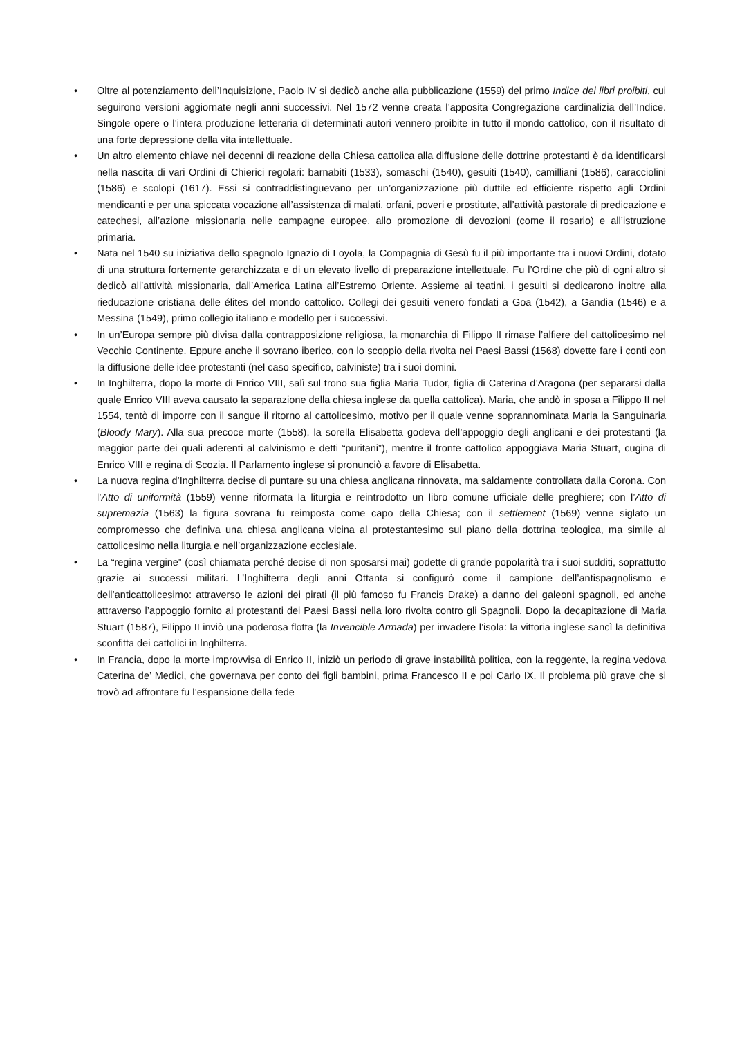• Oltre al potenziamento dell’Inquisizione, Paolo IV si dedicò anche alla pubblicazione (1559) del primo Indice dei libri proibiti, cui seguirono versioni aggiornate negli anni successivi. Nel 1572 venne creata l’apposita Congregazione cardinalizia dell’Indice. Singole opere o l’intera produzione letteraria di determinati autori vennero proibite in tutto il mondo cattolico, con il risultato di una forte depressione della vita intellettuale.
• Un altro elemento chiave nei decenni di reazione della Chiesa cattolica alla diffusione delle dottrine protestanti è da identificarsi nella nascita di vari Ordini di Chierici regolari: barnabiti (1533), somaschi (1540), gesuiti (1540), camilliani (1586), caracciolini (1586) e scolopi (1617). Essi si contraddistinguevano per un’organizzazione più duttile ed efficiente rispetto agli Ordini mendicanti e per una spiccata vocazione all’assistenza di malati, orfani, poveri e prostitute, all’attività pastorale di predicazione e catechesi, all’azione missionaria nelle campagne europee, allo promozione di devozioni (come il rosario) e all’istruzione primaria.
• Nata nel 1540 su iniziativa dello spagnolo Ignazio di Loyola, la Compagnia di Gesù fu il più importante tra i nuovi Ordini, dotato di una struttura fortemente gerarchizzata e di un elevato livello di preparazione intellettuale. Fu l’Ordine che più di ogni altro si dedicò all’attività missionaria, dall’America Latina all’Estremo Oriente. Assieme ai teatini, i gesuiti si dedicarono inoltre alla rieducazione cristiana delle élites del mondo cattolico. Collegi dei gesuiti venero fondati a Goa (1542), a Gandia (1546) e a Messina (1549), primo collegio italiano e modello per i successivi.
• In un’Europa sempre più divisa dalla contrapposizione religiosa, la monarchia di Filippo II rimase l’alfiere del cattolicesimo nel Vecchio Continente. Eppure anche il sovrano iberico, con lo scoppio della rivolta nei Paesi Bassi (1568) dovette fare i conti con la diffusione delle idee protestanti (nel caso specifico, calviniste) tra i suoi domini.
• In Inghilterra, dopo la morte di Enrico VIII, salì sul trono sua figlia Maria Tudor, figlia di Caterina d’Aragona (per separarsi dalla quale Enrico VIII aveva causato la separazione della chiesa inglese da quella cattolica). Maria, che andò in sposa a Filippo II nel 1554, tentò di imporre con il sangue il ritorno al cattolicesimo, motivo per il quale venne soprannominata Maria la Sanguinaria (Bloody Mary). Alla sua precoce morte (1558), la sorella Elisabetta godeva dell’appoggio degli anglicani e dei protestanti (la maggior parte dei quali aderenti al calvinismo e detti “puritani”), mentre il fronte cattolico appoggiava Maria Stuart, cugina di Enrico VIII e regina di Scozia. Il Parlamento inglese si pronunciò a favore di Elisabetta.
• La nuova regina d’Inghilterra decise di puntare su una chiesa anglicana rinnovata, ma saldamente controllata dalla Corona. Con l’Atto di uniformità (1559) venne riformata la liturgia e reintrodotto un libro comune ufficiale delle preghiere; con l’Atto di supremazia (1563) la figura sovrana fu reimposta come capo della Chiesa; con il settlement (1569) venne siglato un compromesso che definiva una chiesa anglicana vicina al protestantesimo sul piano della dottrina teologica, ma simile al cattolicesimo nella liturgia e nell’organizzazione ecclesiale.
• La “regina vergine” (così chiamata perché decise di non sposarsi mai) godette di grande popolarità tra i suoi sudditi, soprattutto grazie ai successi militari. L’Inghilterra degli anni Ottanta si configurò come il campione dell’antispagnolismo e dell’anticattolicesimo: attraverso le azioni dei pirati (il più famoso fu Francis Drake) a danno dei galeoni spagnoli, ed anche attraverso l’appoggio fornito ai protestanti dei Paesi Bassi nella loro rivolta contro gli Spagnoli. Dopo la decapitazione di Maria Stuart (1587), Filippo II inviò una poderosa flotta (la Invencible Armada) per invadere l’isola: la vittoria inglese sancì la definitiva sconfitta dei cattolici in Inghilterra.
• In Francia, dopo la morte improvvisa di Enrico II, iniziò un periodo di grave instabilità politica, con la reggente, la regina vedova Caterina de’ Medici, che governava per conto dei figli bambini, prima Francesco II e poi Carlo IX. Il problema più grave che si trovò ad affrontare fu l’espansione della fede